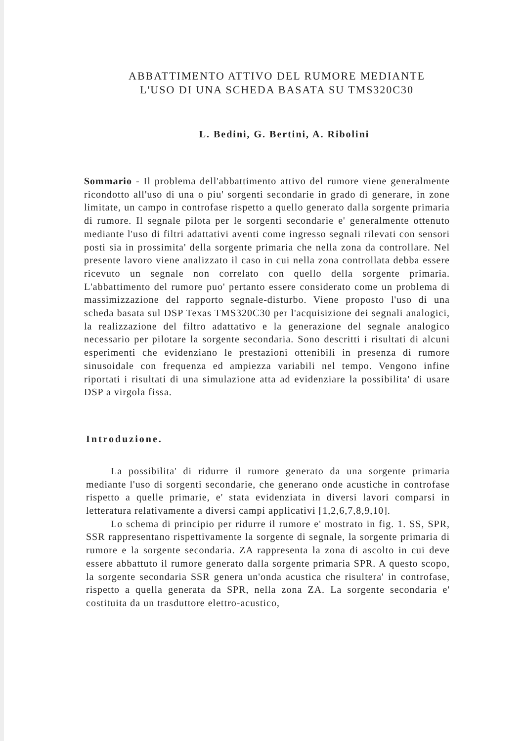ABBATTIMENTO ATTIVO DEL RUMORE MEDIANTE
L'USO DI UNA SCHEDA BASATA SU TMS320C30
L. Bedini, G. Bertini, A. Ribolini
Sommario - Il problema dell'abbattimento attivo del rumore viene generalmente ricondotto all'uso di una o piu' sorgenti secondarie in grado di generare, in zone limitate, un campo in controfase rispetto a quello generato dalla sorgente primaria di rumore. Il segnale pilota per le sorgenti secondarie e' generalmente ottenuto mediante l'uso di filtri adattativi aventi come ingresso segnali rilevati con sensori posti sia in prossimita' della sorgente primaria che nella zona da controllare. Nel presente lavoro viene analizzato il caso in cui nella zona controllata debba essere ricevuto un segnale non correlato con quello della sorgente primaria. L'abbattimento del rumore puo' pertanto essere considerato come un problema di massimizzazione del rapporto segnale-disturbo. Viene proposto l'uso di una scheda basata sul DSP Texas TMS320C30 per l'acquisizione dei segnali analogici, la realizzazione del filtro adattativo e la generazione del segnale analogico necessario per pilotare la sorgente secondaria. Sono descritti i risultati di alcuni esperimenti che evidenziano le prestazioni ottenibili in presenza di rumore sinusoidale con frequenza ed ampiezza variabili nel tempo. Vengono infine riportati i risultati di una simulazione atta ad evidenziare la possibilita' di usare DSP a virgola fissa.
Introduzione.
La possibilita' di ridurre il rumore generato da una sorgente primaria mediante l'uso di sorgenti secondarie, che generano onde acustiche in controfase rispetto a quelle primarie, e' stata evidenziata in diversi lavori comparsi in letteratura relativamente a diversi campi applicativi [1,2,6,7,8,9,10].
Lo schema di principio per ridurre il rumore e' mostrato in fig. 1. SS, SPR, SSR rappresentano rispettivamente la sorgente di segnale, la sorgente primaria di rumore e la sorgente secondaria. ZA rappresenta la zona di ascolto in cui deve essere abbattuto il rumore generato dalla sorgente primaria SPR. A questo scopo, la sorgente secondaria SSR genera un'onda acustica che risultera' in controfase, rispetto a quella generata da SPR, nella zona ZA. La sorgente secondaria e' costituita da un trasduttore elettro-acustico,